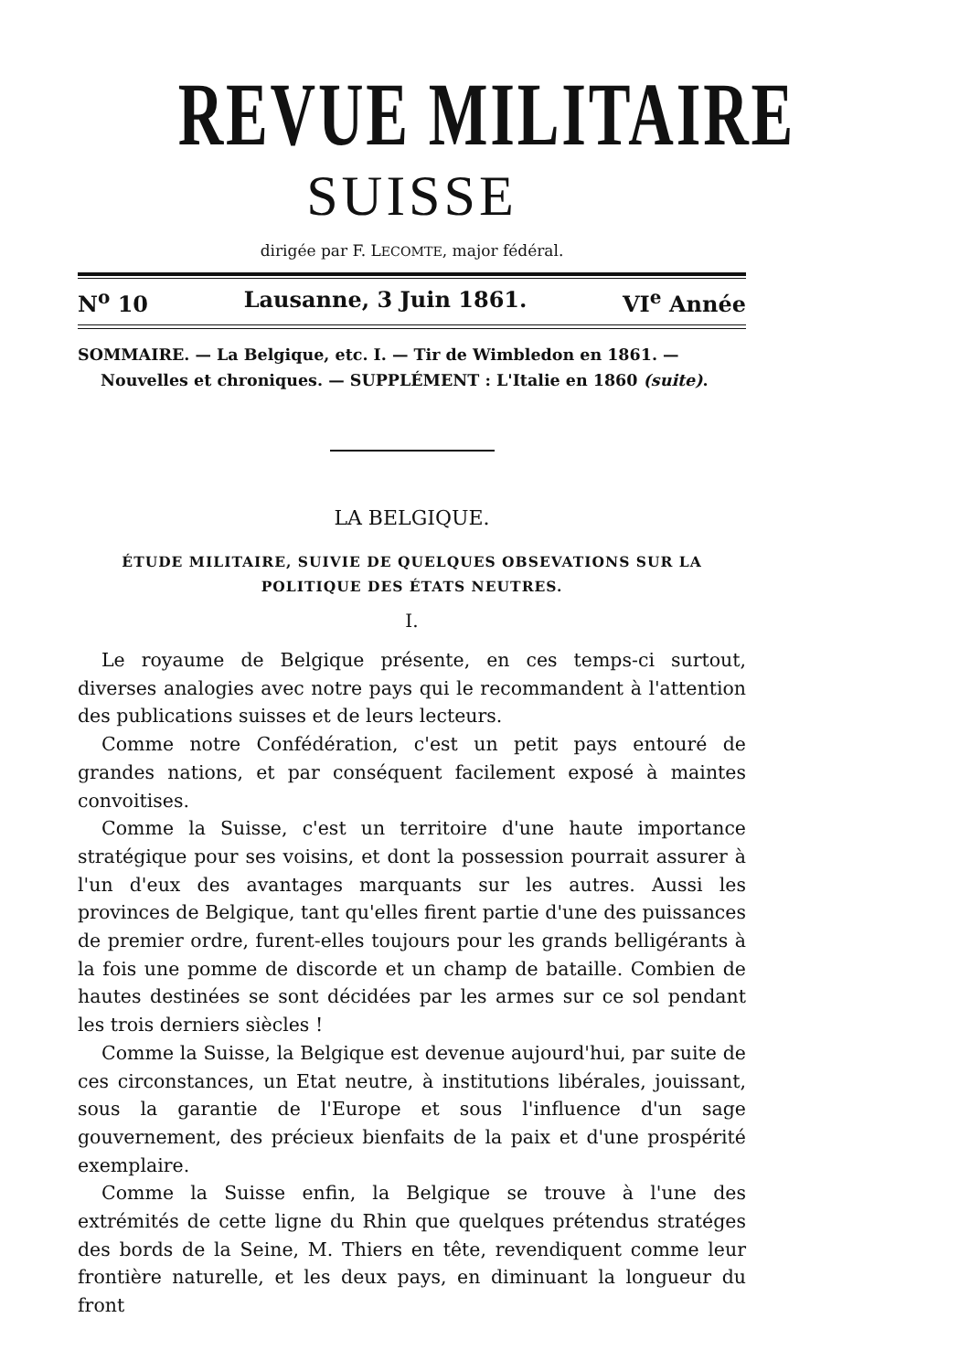REVUE MILITAIRE
SUISSE
dirigée par F. LECOMTE, major fédéral.
N<sup>o</sup> 10 Lausanne, 3 Juin 1861. VI<sup>e</sup> Année
SOMMAIRE. — La Belgique, etc. I. — Tir de Wimbledon en 1861. —
Nouvelles et chroniques. — SUPPLÉMENT : L'Italie en 1860 (suite).
LA BELGIQUE.
ÉTUDE MILITAIRE, SUIVIE DE QUELQUES OBSEVATIONS SUR LA
POLITIQUE DES ÉTATS NEUTRES.
I.
Le royaume de Belgique présente, en ces temps-ci surtout, diverses analogies avec notre pays qui le recommandent à l'attention des publications suisses et de leurs lecteurs.
Comme notre Confédération, c'est un petit pays entouré de grandes nations, et par conséquent facilement exposé à maintes convoitises.
Comme la Suisse, c'est un territoire d'une haute importance stratégique pour ses voisins, et dont la possession pourrait assurer à l'un d'eux des avantages marquants sur les autres. Aussi les provinces de Belgique, tant qu'elles firent partie d'une des puissances de premier ordre, furent-elles toujours pour les grands belligérants à la fois une pomme de discorde et un champ de bataille. Combien de hautes destinées se sont décidées par les armes sur ce sol pendant les trois derniers siècles !
Comme la Suisse, la Belgique est devenue aujourd'hui, par suite de ces circonstances, un Etat neutre, à institutions libérales, jouissant, sous la garantie de l'Europe et sous l'influence d'un sage gouvernement, des précieux bienfaits de la paix et d'une prospérité exemplaire.
Comme la Suisse enfin, la Belgique se trouve à l'une des extrémités de cette ligne du Rhin que quelques prétendus stratéges des bords de la Seine, M. Thiers en tête, revendiquent comme leur frontière naturelle, et les deux pays, en diminuant la longueur du front